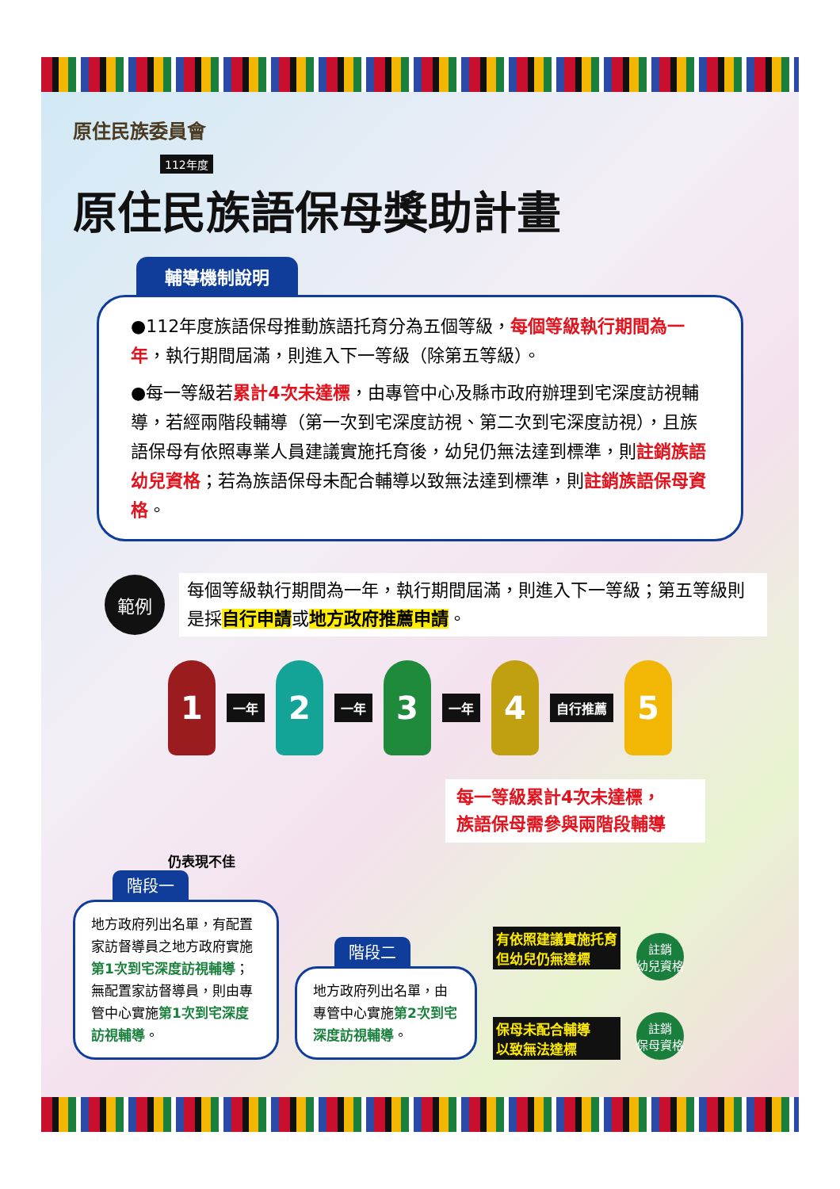原住民族委員會
112年度
原住民族語保母獎助計畫
輔導機制說明
●112年度族語保母推動族語托育分為五個等級，每個等級執行期間為一年，執行期間屆滿，則進入下一等級（除第五等級）。
●每一等級若累計4次未達標，由專管中心及縣市政府辦理到宅深度訪視輔導，若經兩階段輔導（第一次到宅深度訪視、第二次到宅深度訪視），且族語保母有依照專業人員建議實施托育後，幼兒仍無法達到標準，則註銷族語幼兒資格；若為族語保母未配合輔導以致無法達到標準，則註銷族語保母資格。
範例
每個等級執行期間為一年，執行期間屆滿，則進入下一等級；第五等級則是採自行申請或地方政府推薦申請。
1
一年
2
一年
3
一年
4
自行推薦
5
每一等級累計4次未達標，
族語保母需參與兩階段輔導
仍表現不佳
階段一
地方政府列出名單，有配置家訪督導員之地方政府實施第1次到宅深度訪視輔導；無配置家訪督導員，則由專管中心實施第1次到宅深度訪視輔導。
階段二
地方政府列出名單，由專管中心實施第2次到宅深度訪視輔導。
有依照建議實施托育
但幼兒仍無達標
保母未配合輔導
以致無法達標
註銷
幼兒資格
註銷
保母資格